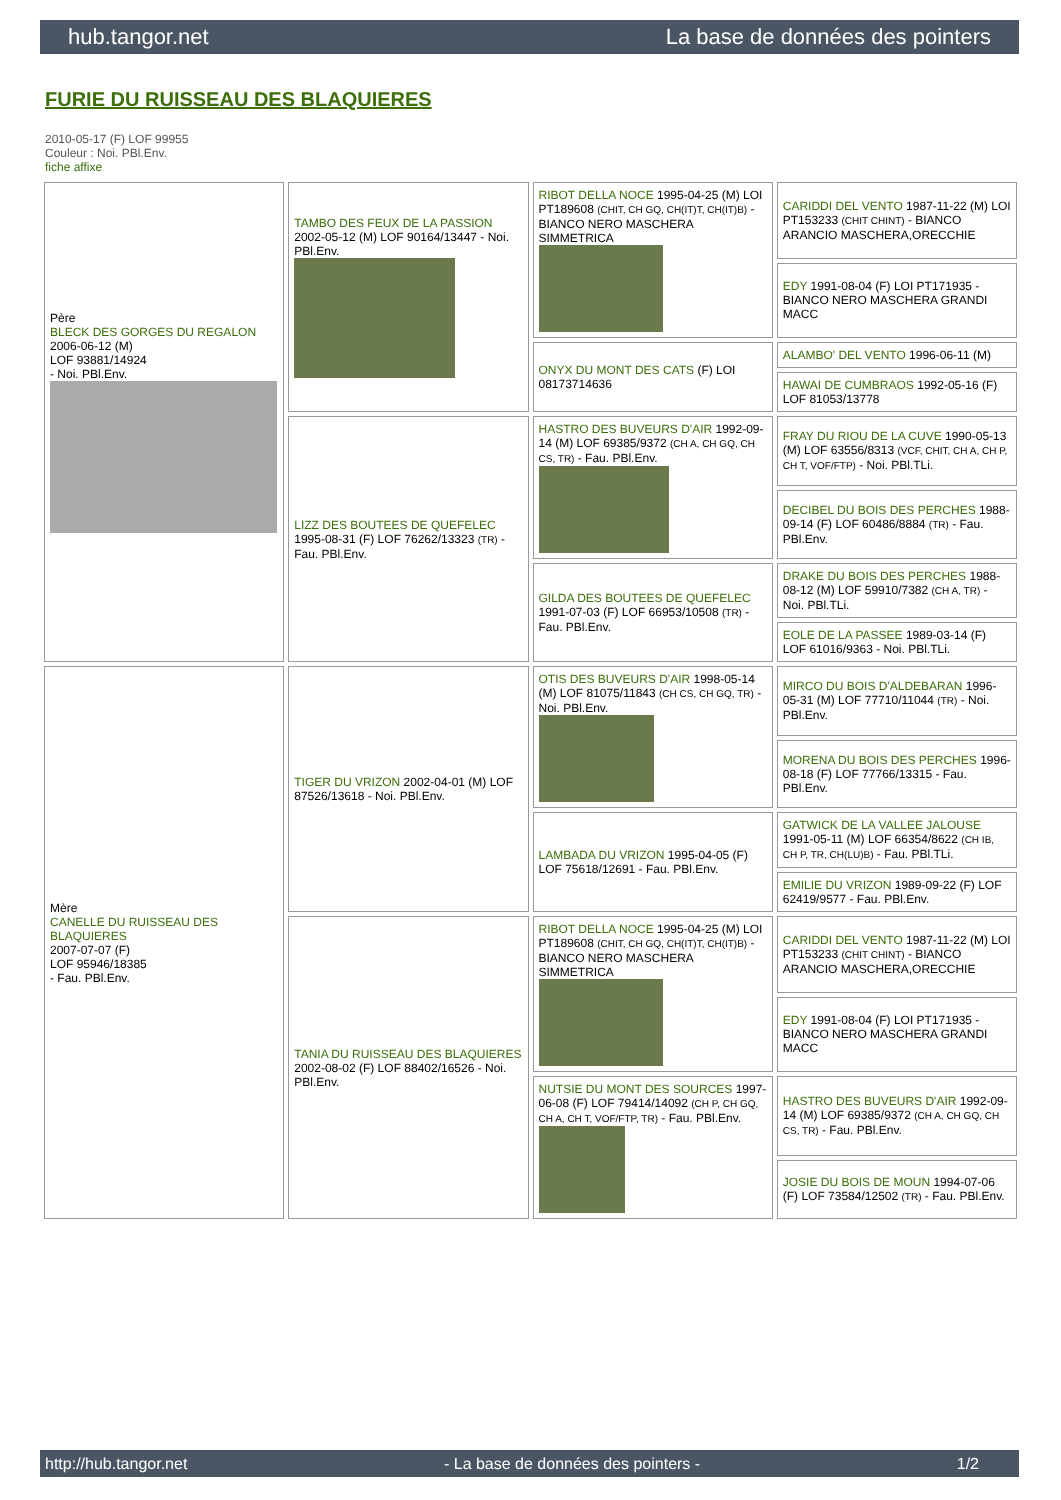hub.tangor.net La base de données des pointers
FURIE DU RUISSEAU DES BLAQUIERES
2010-05-17 (F) LOF 99955
Couleur : Noi. PBl.Env.
fiche affixe
| Père BLECK DES GORGES DU REGALON 2006-06-12 (M) LOF 93881/14924 - Noi. PBl.Env. | TAMBO DES FEUX DE LA PASSION 2002-05-12 (M) LOF 90164/13447 - Noi. PBl.Env. | RIBOT DELLA NOCE 1995-04-25 (M) LOI PT189608 (CHIT, CH GQ, CH(IT)T, CH(IT)B) - BIANCO NERO MASCHERA SIMMETRICA | CARIDDI DEL VENTO 1987-11-22 (M) LOI PT153233 (CHIT CHINT) - BIANCO ARANCIO MASCHERA,ORECCHIE |
| | | | EDY 1991-08-04 (F) LOI PT171935 - BIANCO NERO MASCHERA GRANDI MACC |
| | | ONYX DU MONT DES CATS (F) LOI 08173714636 | ALAMBO' DEL VENTO 1996-06-11 (M) |
| | | | HAWAI DE CUMBRAOS 1992-05-16 (F) LOF 81053/13778 |
| | LIZZ DES BOUTEES DE QUEFELEC 1995-08-31 (F) LOF 76262/13323 (TR) - Fau. PBl.Env. | HASTRO DES BUVEURS D'AIR 1992-09-14 (M) LOF 69385/9372 (CH A, CH GQ, CH CS, TR) - Fau. PBl.Env. | FRAY DU RIOU DE LA CUVE 1990-05-13 (M) LOF 63556/8313 (VCF, CHIT, CH A, CH P, CH T, VOF/FTP) - Noi. PBl.TLi. |
| | | | DECIBEL DU BOIS DES PERCHES 1988-09-14 (F) LOF 60486/8884 (TR) - Fau. PBl.Env. |
| | | GILDA DES BOUTEES DE QUEFELEC 1991-07-03 (F) LOF 66953/10508 (TR) - Fau. PBl.Env. | DRAKE DU BOIS DES PERCHES 1988-08-12 (M) LOF 59910/7382 (CH A, TR) - Noi. PBl.TLi. |
| | | | EOLE DE LA PASSEE 1989-03-14 (F) LOF 61016/9363 - Noi. PBl.TLi. |
| Mère CANELLE DU RUISSEAU DES BLAQUIERES 2007-07-07 (F) LOF 95946/18385 - Fau. PBl.Env. | TIGER DU VRIZON 2002-04-01 (M) LOF 87526/13618 - Noi. PBl.Env. | OTIS DES BUVEURS D'AIR 1998-05-14 (M) LOF 81075/11843 (CH CS, CH GQ, TR) - Noi. PBl.Env. | MIRCO DU BOIS D'ALDEBARAN 1996-05-31 (M) LOF 77710/11044 (TR) - Noi. PBl.Env. |
| | | | MORENA DU BOIS DES PERCHES 1996-08-18 (F) LOF 77766/13315 - Fau. PBl.Env. |
| | | LAMBADA DU VRIZON 1995-04-05 (F) LOF 75618/12691 - Fau. PBl.Env. | GATWICK DE LA VALLEE JALOUSE 1991-05-11 (M) LOF 66354/8622 (CH IB, CH P, TR, CH(LU)B) - Fau. PBl.TLi. |
| | | | EMILIE DU VRIZON 1989-09-22 (F) LOF 62419/9577 - Fau. PBl.Env. |
| | TANIA DU RUISSEAU DES BLAQUIERES 2002-08-02 (F) LOF 88402/16526 - Noi. PBl.Env. | RIBOT DELLA NOCE 1995-04-25 (M) LOI PT189608 (CHIT, CH GQ, CH(IT)T, CH(IT)B) - BIANCO NERO MASCHERA SIMMETRICA | CARIDDI DEL VENTO 1987-11-22 (M) LOI PT153233 (CHIT CHINT) - BIANCO ARANCIO MASCHERA,ORECCHIE |
| | | | EDY 1991-08-04 (F) LOI PT171935 - BIANCO NERO MASCHERA GRANDI MACC |
| | | NUTSIE DU MONT DES SOURCES 1997-06-08 (F) LOF 79414/14092 (CH P, CH GQ, CH A, CH T, VOF/FTP, TR) - Fau. PBl.Env. | HASTRO DES BUVEURS D'AIR 1992-09-14 (M) LOF 69385/9372 (CH A, CH GQ, CH CS, TR) - Fau. PBl.Env. |
| | | | JOSIE DU BOIS DE MOUN 1994-07-06 (F) LOF 73584/12502 (TR) - Fau. PBl.Env. |
http://hub.tangor.net - La base de données des pointers - 1/2